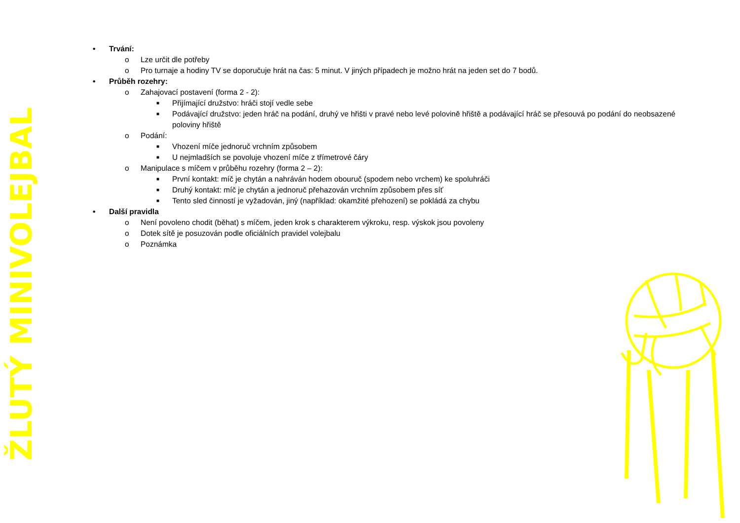ŽLUTÝ MINIVOLEJBAL
• Trvání:
o Lze určit dle potřeby
o Pro turnaje a hodiny TV se doporučuje hrát na čas: 5 minut. V jiných případech je možno hrát na jeden set do 7 bodů.
• Průběh rozehry:
o Zahajovací postavení (forma 2 - 2):
■ Přijímající družstvo: hráči stojí vedle sebe
■ Podávající družstvo: jeden hráč na podání, druhý ve hřišti v pravé nebo levé polovině hřiště a podávající hráč se přesouvá po podání do neobsazené poloviny hřiště
o Podání:
■ Vhození míče jednoruč vrchním způsobem
■ U nejmladších se povoluje vhození míče z třímetrové čáry
o Manipulace s míčem v průběhu rozehry (forma 2 – 2):
■ První kontakt: míč je chytán a nahráván hodem obouruč (spodem nebo vrchem) ke spoluhráči
■ Druhý kontakt: míč je chytán a jednoruč přehazován vrchním způsobem přes síť
■ Tento sled činností je vyžadován, jiný (například: okamžité přehození) se pokládá za chybu
• Další pravidla
o Není povoleno chodit (běhat) s míčem, jeden krok s charakterem výkroku, resp. výskok jsou povoleny
o Dotek sítě je posuzován podle oficiálních pravidel volejbalu
o Poznámka